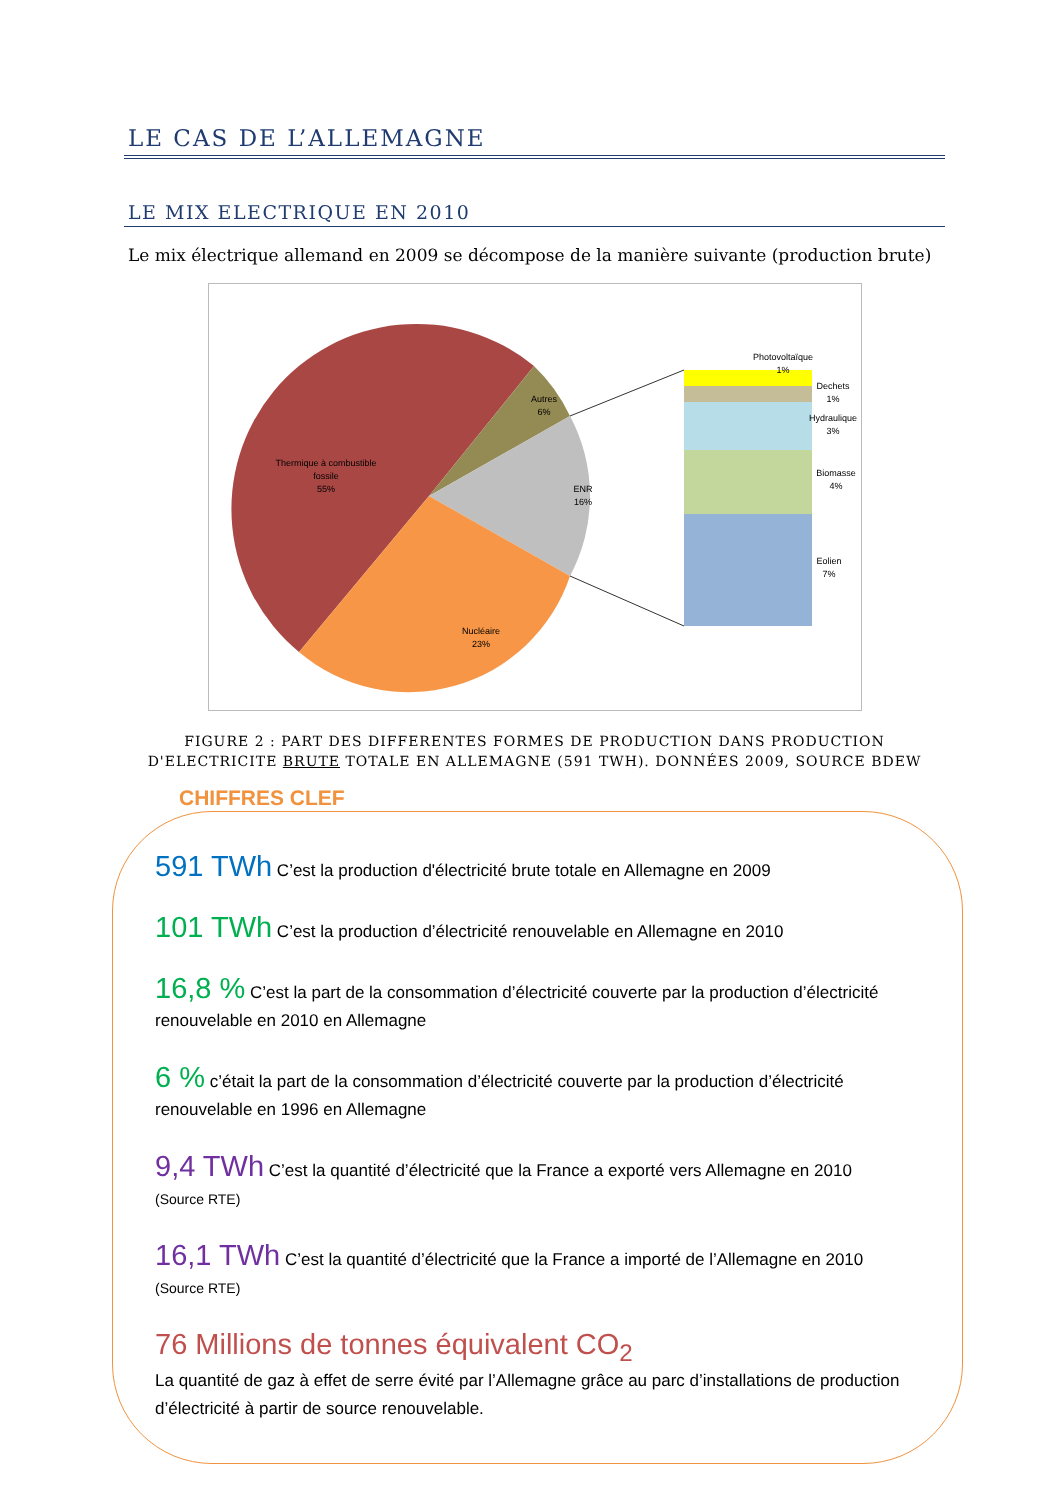LE CAS DE L’ALLEMAGNE
LE MIX ELECTRIQUE EN 2010
Le mix électrique allemand en 2009 se décompose de la manière suivante (production brute)
Thermique à combustible
fossile
55%
Autres
6%
ENR
16%
Nucléaire
23%
Photovoltaïque
1%
Dechets
1%
Hydraulique
3%
Biomasse
4%
Eolien
7%
FIGURE 2 : PART DES DIFFERENTES FORMES DE PRODUCTION DANS PRODUCTION D'ELECTRICITE BRUTE TOTALE EN ALLEMAGNE (591 TWH). DONNÉES 2009, SOURCE BDEW
CHIFFRES CLEF
591 TWh C’est la production d'électricité brute totale en Allemagne en 2009
101 TWh C’est la production d’électricité renouvelable en Allemagne en 2010
16,8 % C’est la part de la consommation d’électricité couverte par la production d’électricité renouvelable en 2010 en Allemagne
6 % c’était la part de la consommation d’électricité couverte par la production d’électricité renouvelable en 1996 en Allemagne
9,4 TWh C’est la quantité d’électricité que la France a exporté vers Allemagne en 2010
(Source RTE)
16,1 TWh C’est la quantité d’électricité que la France a importé de l’Allemagne en 2010
(Source RTE)
76 Millions de tonnes équivalent CO<sub>2</sub>
La quantité de gaz à effet de serre évité par l’Allemagne grâce au parc d’installations de production d’électricité à partir de source renouvelable.